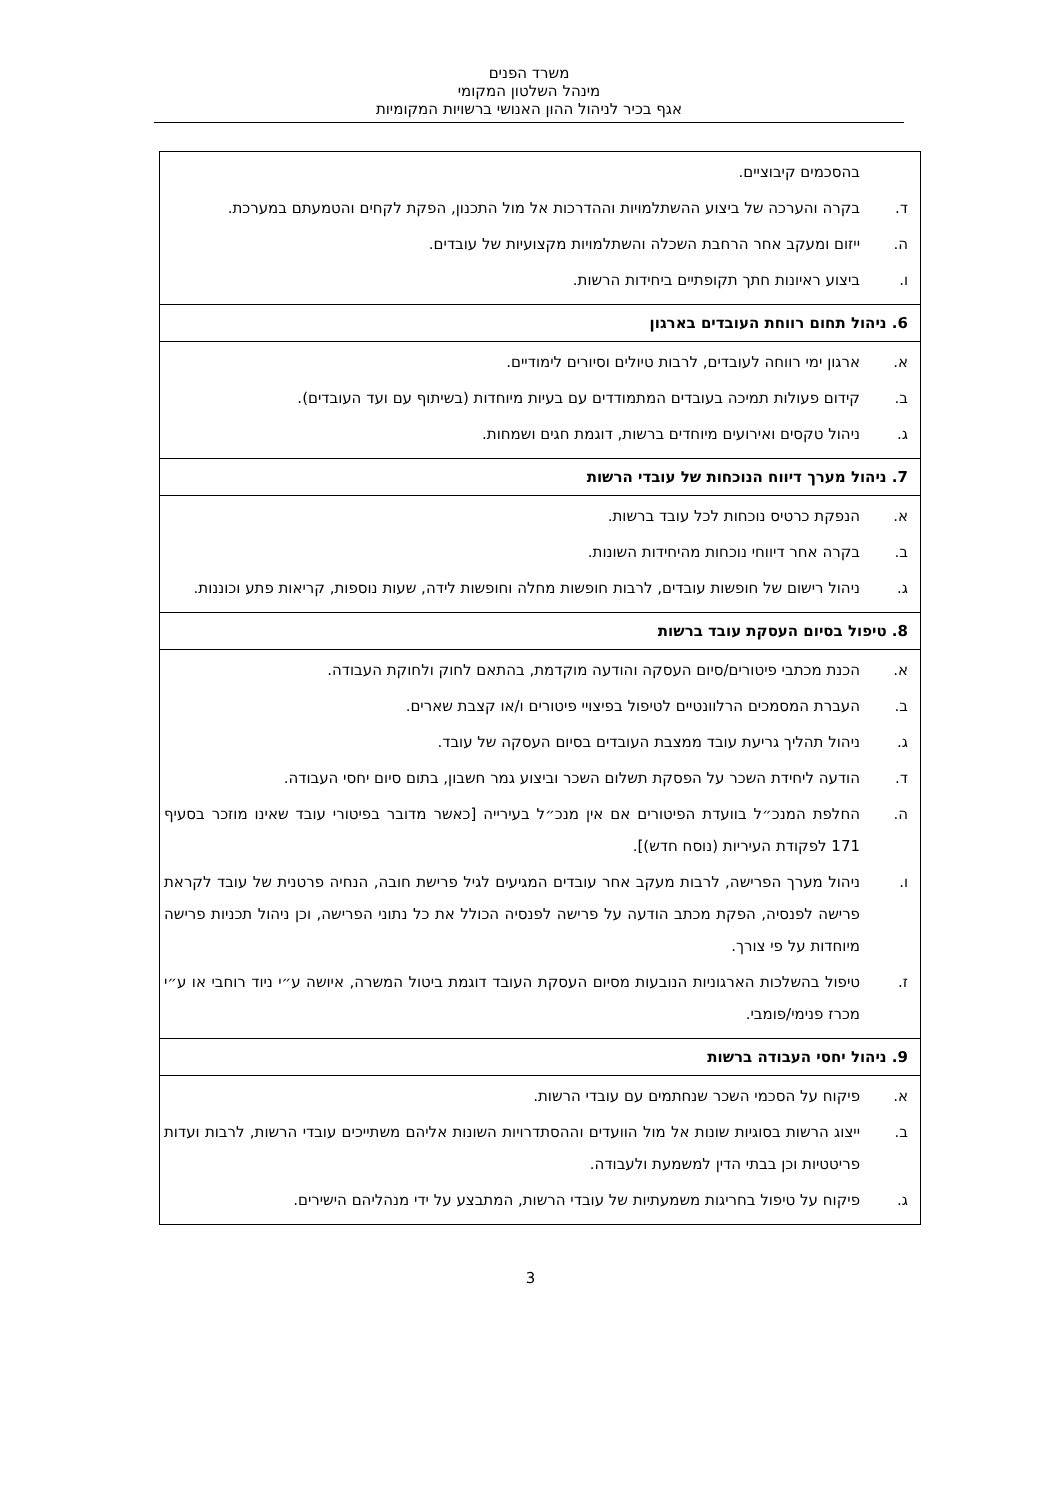משרד הפנים
מינהל השלטון המקומי
אגף בכיר לניהול ההון האנושי ברשויות המקומיות
| בהסכמים קיבוציים. ד. בקרה והערכה של ביצוע ההשתלמויות וההדרכות אל מול התכנון, הפקת לקחים והטמעתם במערכת. ה. ייזום ומעקב אחר הרחבת השכלה והשתלמויות מקצועיות של עובדים. ו. ביצוע ראיונות חתך תקופתיים ביחידות הרשות. |
| 6. ניהול תחום רווחת העובדים בארגון |
| א. ארגון ימי רווחה לעובדים, לרבות טיולים וסיורים לימודיים. ב. קידום פעולות תמיכה בעובדים המתמודדים עם בעיות מיוחדות (בשיתוף עם ועד העובדים). ג. ניהול טקסים ואירועים מיוחדים ברשות, דוגמת חגים ושמחות. |
| 7. ניהול מערך דיווח הנוכחות של עובדי הרשות |
| א. הנפקת כרטיס נוכחות לכל עובד ברשות. ב. בקרה אחר דיווחי נוכחות מהיחידות השונות. ג. ניהול רישום של חופשות עובדים, לרבות חופשות מחלה וחופשות לידה, שעות נוספות, קריאות פתע וכוננות. |
| 8. טיפול בסיום העסקת עובד ברשות |
| א. הכנת מכתבי פיטורים/סיום העסקה והודעה מוקדמת, בהתאם לחוק ולחוקת העבודה. ב. העברת המסמכים הרלוונטיים לטיפול בפיצויי פיטורים ו/או קצבת שארים. ג. ניהול תהליך גריעת עובד ממצבת העובדים בסיום העסקה של עובד. ד. הודעה ליחידת השכר על הפסקת תשלום השכר וביצוע גמר חשבון, בתום סיום יחסי העבודה. ה. החלפת המנכ״ל בוועדת הפיטורים אם אין מנכ״ל בעירייה [כאשר מדובר בפיטורי עובד שאינו מוזכר בסעיף 171 לפקודת העיריות (נוסח חדש)]. ו. ניהול מערך הפרישה, לרבות מעקב אחר עובדים המגיעים לגיל פרישת חובה, הנחיה פרטנית של עובד לקראת פרישה לפנסיה, הפקת מכתב הודעה על פרישה לפנסיה הכולל את כל נתוני הפרישה, וכן ניהול תכניות פרישה מיוחדות על פי צורך. ז. טיפול בהשלכות הארגוניות הנובעות מסיום העסקת העובד דוגמת ביטול המשרה, איושה ע״י ניוד רוחבי או ע״י מכרז פנימי/פומבי. |
| 9. ניהול יחסי העבודה ברשות |
| א. פיקוח על הסכמי השכר שנחתמים עם עובדי הרשות. ב. ייצוג הרשות בסוגיות שונות אל מול הוועדים וההסתדרויות השונות אליהם משתייכים עובדי הרשות, לרבות ועדות פריטטיות וכן בבתי הדין למשמעת ולעבודה. ג. פיקוח על טיפול בחריגות משמעתיות של עובדי הרשות, המתבצע על ידי מנהליהם הישירים. |
3